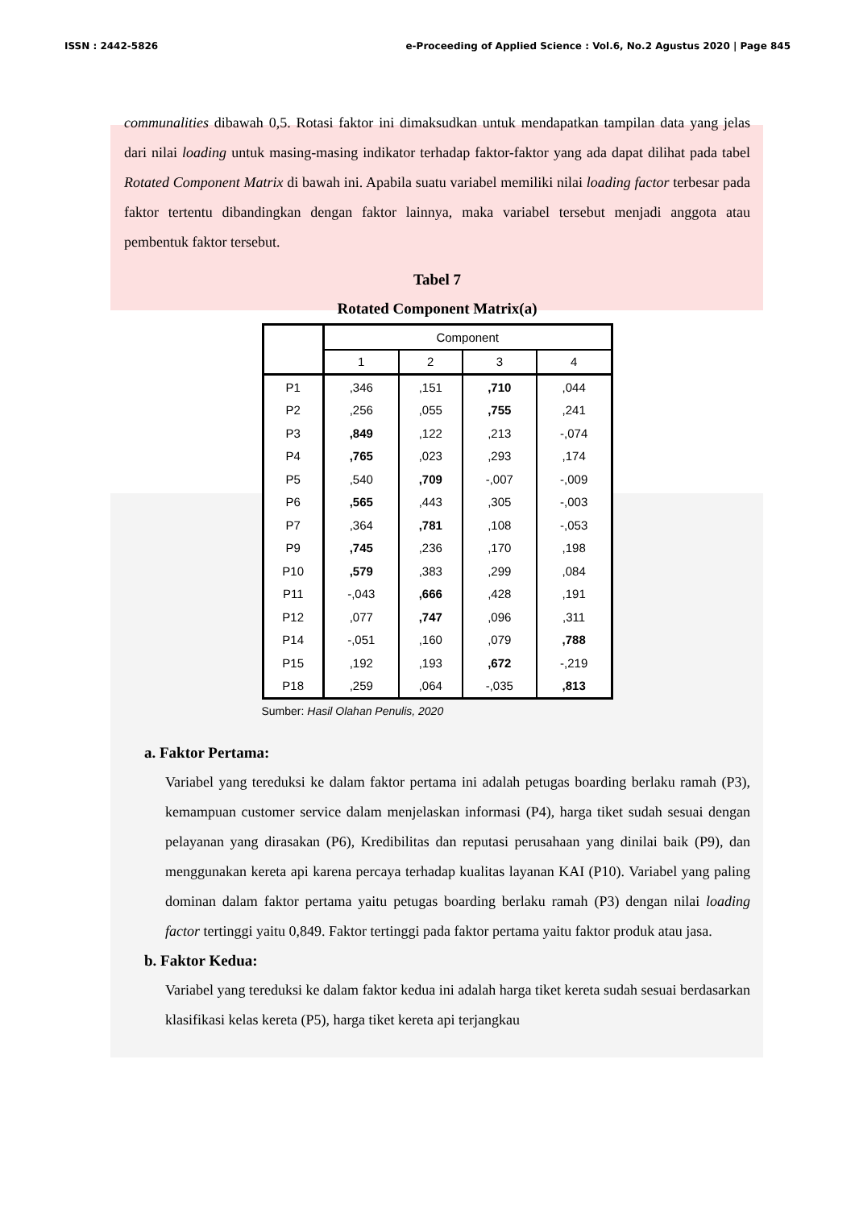ISSN : 2442-5826 e-Proceeding of Applied Science : Vol.6, No.2 Agustus 2020 | Page 845
communalities dibawah 0,5. Rotasi faktor ini dimaksudkan untuk mendapatkan tampilan data yang jelas dari nilai loading untuk masing-masing indikator terhadap faktor-faktor yang ada dapat dilihat pada tabel Rotated Component Matrix di bawah ini. Apabila suatu variabel memiliki nilai loading factor terbesar pada faktor tertentu dibandingkan dengan faktor lainnya, maka variabel tersebut menjadi anggota atau pembentuk faktor tersebut.
Tabel 7
Rotated Component Matrix(a)
| | Component | | | |
| --- | --- | --- | --- | --- |
| | 1 | 2 | 3 | 4 |
| P1 | ,346 | ,151 | ,710 | ,044 |
| P2 | ,256 | ,055 | ,755 | ,241 |
| P3 | ,849 | ,122 | ,213 | -,074 |
| P4 | ,765 | ,023 | ,293 | ,174 |
| P5 | ,540 | ,709 | -,007 | -,009 |
| P6 | ,565 | ,443 | ,305 | -,003 |
| P7 | ,364 | ,781 | ,108 | -,053 |
| P9 | ,745 | ,236 | ,170 | ,198 |
| P10 | ,579 | ,383 | ,299 | ,084 |
| P11 | -,043 | ,666 | ,428 | ,191 |
| P12 | ,077 | ,747 | ,096 | ,311 |
| P14 | -,051 | ,160 | ,079 | ,788 |
| P15 | ,192 | ,193 | ,672 | -,219 |
| P18 | ,259 | ,064 | -,035 | ,813 |
Sumber: Hasil Olahan Penulis, 2020
a. Faktor Pertama:
Variabel yang tereduksi ke dalam faktor pertama ini adalah petugas boarding berlaku ramah (P3), kemampuan customer service dalam menjelaskan informasi (P4), harga tiket sudah sesuai dengan pelayanan yang dirasakan (P6), Kredibilitas dan reputasi perusahaan yang dinilai baik (P9), dan menggunakan kereta api karena percaya terhadap kualitas layanan KAI (P10). Variabel yang paling dominan dalam faktor pertama yaitu petugas boarding berlaku ramah (P3) dengan nilai loading factor tertinggi yaitu 0,849. Faktor tertinggi pada faktor pertama yaitu faktor produk atau jasa.
b. Faktor Kedua:
Variabel yang tereduksi ke dalam faktor kedua ini adalah harga tiket kereta sudah sesuai berdasarkan klasifikasi kelas kereta (P5), harga tiket kereta api terjangkau